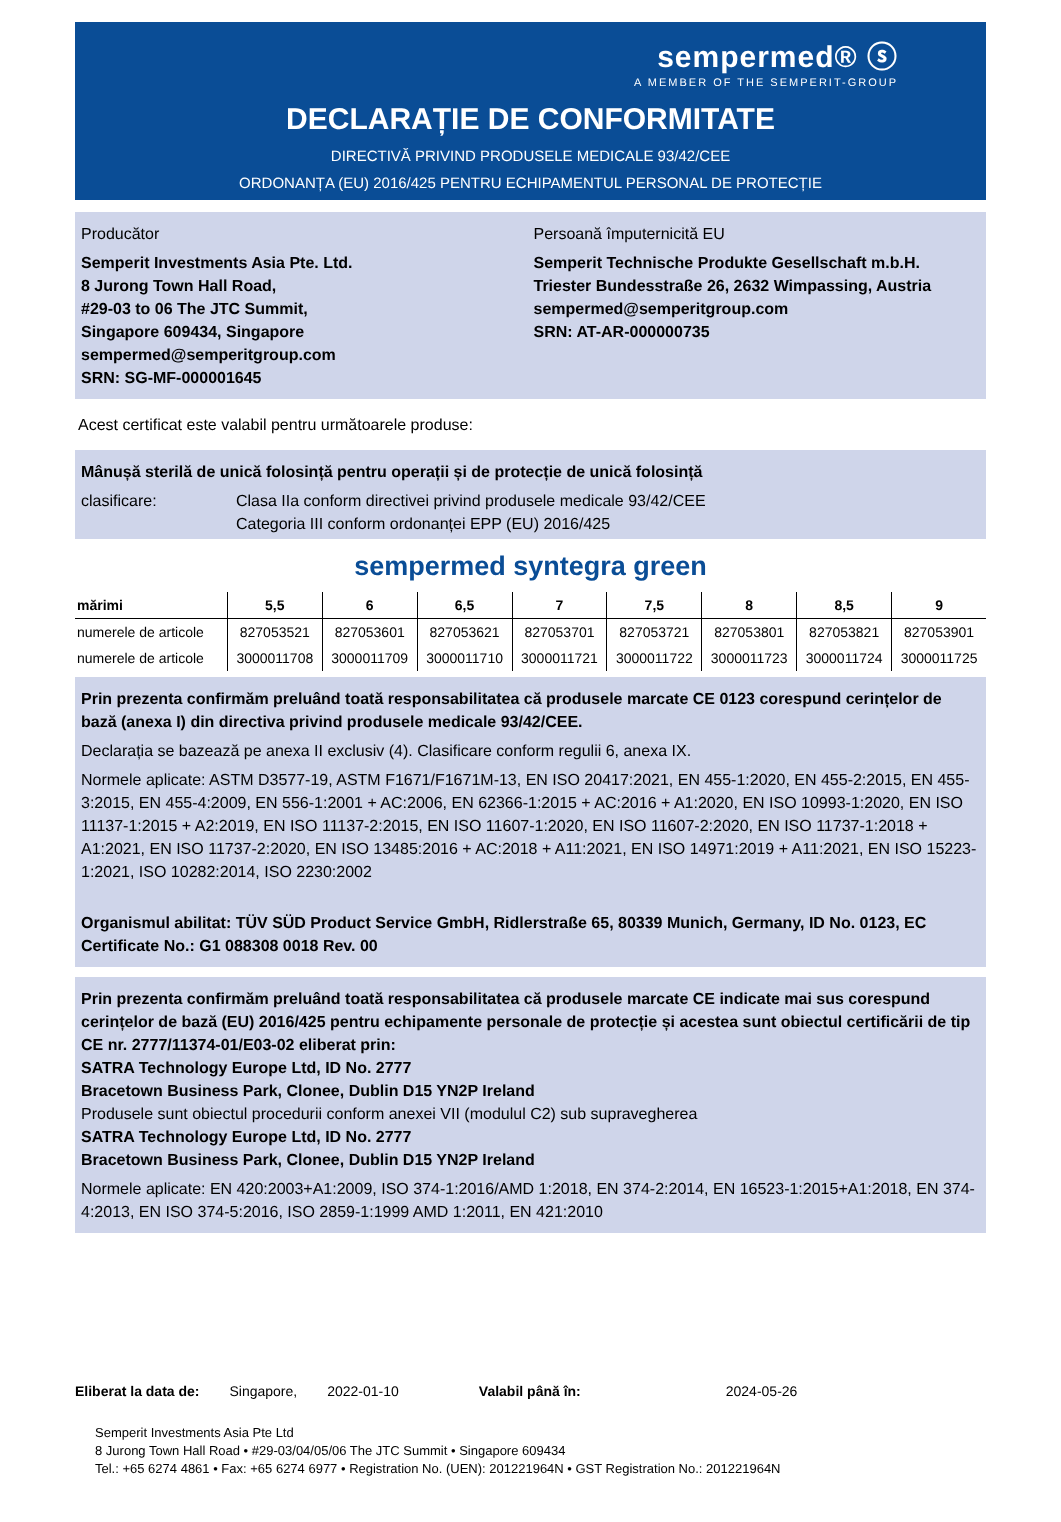sempermed® ⓢ
A MEMBER OF THE SEMPERIT-GROUP
DECLARAȚIE DE CONFORMITATE
DIRECTIVĂ PRIVIND PRODUSELE MEDICALE 93/42/CEE
ORDONANȚA (EU) 2016/425 PENTRU ECHIPAMENTUL PERSONAL DE PROTECȚIE
Producător
Semperit Investments Asia Pte. Ltd.
8 Jurong Town Hall Road,
#29-03 to 06 The JTC Summit,
Singapore 609434, Singapore
sempermed@semperitgroup.com
SRN: SG-MF-000001645
Persoană împuternicită EU
Semperit Technische Produkte Gesellschaft m.b.H.
Triester Bundesstraße 26, 2632 Wimpassing, Austria
sempermed@semperitgroup.com
SRN: AT-AR-000000735
Acest certificat este valabil pentru următoarele produse:
Mânușă sterilă de unică folosință pentru operații și de protecție de unică folosință
clasificare: Clasa IIa conform directivei privind produsele medicale 93/42/CEE
Categoria III conform ordonanței EPP (EU) 2016/425
sempermed syntegra green
| mărimi | 5,5 | 6 | 6,5 | 7 | 7,5 | 8 | 8,5 | 9 |
| --- | --- | --- | --- | --- | --- | --- | --- | --- |
| numerele de articole | 827053521 | 827053601 | 827053621 | 827053701 | 827053721 | 827053801 | 827053821 | 827053901 |
| numerele de articole | 3000011708 | 3000011709 | 3000011710 | 3000011721 | 3000011722 | 3000011723 | 3000011724 | 3000011725 |
Prin prezenta confirmăm preluând toată responsabilitatea că produsele marcate CE 0123 corespund cerințelor de bază (anexa I) din directiva privind produsele medicale 93/42/CEE.
Declarația se bazează pe anexa II exclusiv (4). Clasificare conform regulii 6, anexa IX.
Normele aplicate: ASTM D3577-19, ASTM F1671/F1671M-13, EN ISO 20417:2021, EN 455-1:2020, EN 455-2:2015, EN 455-3:2015, EN 455-4:2009, EN 556-1:2001 + AC:2006, EN 62366-1:2015 + AC:2016 + A1:2020, EN ISO 10993-1:2020, EN ISO 11137-1:2015 + A2:2019, EN ISO 11137-2:2015, EN ISO 11607-1:2020, EN ISO 11607-2:2020, EN ISO 11737-1:2018 + A1:2021, EN ISO 11737-2:2020, EN ISO 13485:2016 + AC:2018 + A11:2021, EN ISO 14971:2019 + A11:2021, EN ISO 15223-1:2021, ISO 10282:2014, ISO 2230:2002
Organismul abilitat: TÜV SÜD Product Service GmbH, Ridlerstraße 65, 80339 Munich, Germany, ID No. 0123, EC Certificate No.: G1 088308 0018 Rev. 00
Prin prezenta confirmăm preluând toată responsabilitatea că produsele marcate CE indicate mai sus corespund cerințelor de bază (EU) 2016/425 pentru echipamente personale de protecție și acestea sunt obiectul certificării de tip CE nr. 2777/11374-01/E03-02 eliberat prin:
SATRA Technology Europe Ltd, ID No. 2777
Bracetown Business Park, Clonee, Dublin D15 YN2P Ireland
Produsele sunt obiectul procedurii conform anexei VII (modulul C2) sub supravegherea
SATRA Technology Europe Ltd, ID No. 2777
Bracetown Business Park, Clonee, Dublin D15 YN2P Ireland
Normele aplicate: EN 420:2003+A1:2009, ISO 374-1:2016/AMD 1:2018, EN 374-2:2014, EN 16523-1:2015+A1:2018, EN 374-4:2013, EN ISO 374-5:2016, ISO 2859-1:1999 AMD 1:2011, EN 421:2010
Eliberat la data de: Singapore, 2022-01-10 Valabil până în: 2024-05-26
Semperit Investments Asia Pte Ltd
8 Jurong Town Hall Road • #29-03/04/05/06 The JTC Summit • Singapore 609434
Tel.: +65 6274 4861 • Fax: +65 6274 6977 • Registration No. (UEN): 201221964N • GST Registration No.: 201221964N